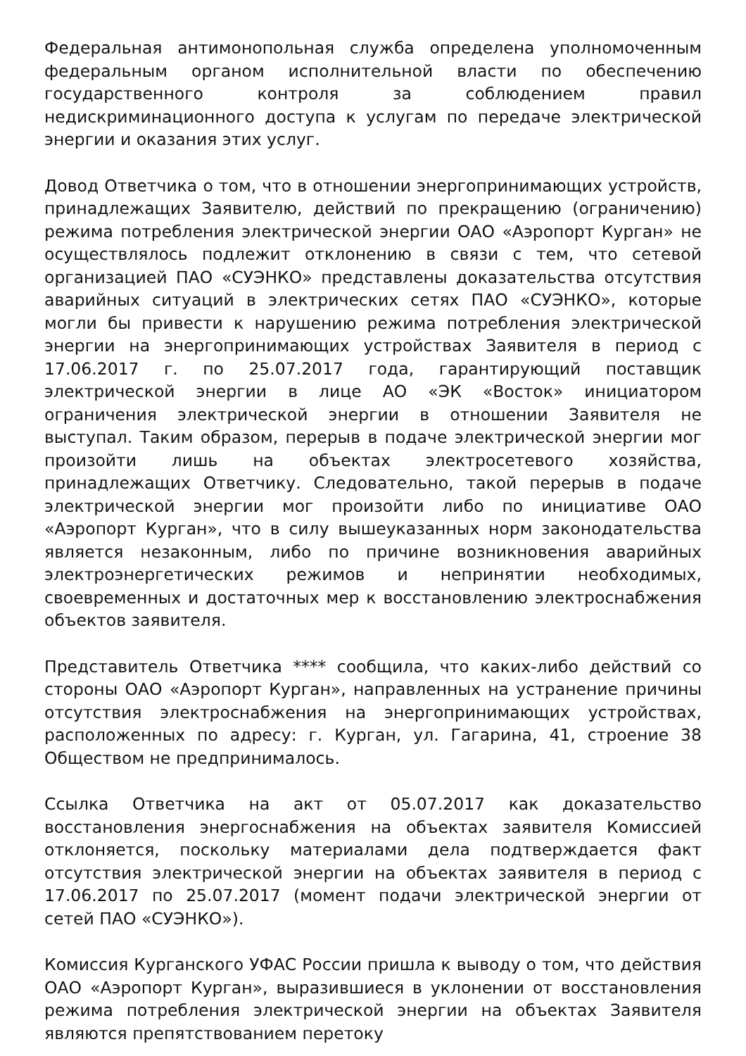Федеральная антимонопольная служба определена уполномоченным федеральным органом исполнительной власти по обеспечению государственного контроля за соблюдением правил недискриминационного доступа к услугам по передаче электрической энергии и оказания этих услуг.
Довод Ответчика о том, что в отношении энергопринимающих устройств, принадлежащих Заявителю, действий по прекращению (ограничению) режима потребления электрической энергии ОАО «Аэропорт Курган» не осуществлялось подлежит отклонению в связи с тем, что сетевой организацией ПАО «СУЭНКО» представлены доказательства отсутствия аварийных ситуаций в электрических сетях ПАО «СУЭНКО», которые могли бы привести к нарушению режима потребления электрической энергии на энергопринимающих устройствах Заявителя в период с 17.06.2017 г. по 25.07.2017 года, гарантирующий поставщик электрической энергии в лице АО «ЭК «Восток» инициатором ограничения электрической энергии в отношении Заявителя не выступал. Таким образом, перерыв в подаче электрической энергии мог произойти лишь на объектах электросетевого хозяйства, принадлежащих Ответчику. Следовательно, такой перерыв в подаче электрической энергии мог произойти либо по инициативе ОАО «Аэропорт Курган», что в силу вышеуказанных норм законодательства является незаконным, либо по причине возникновения аварийных электроэнергетических режимов и непринятии необходимых, своевременных и достаточных мер к восстановлению электроснабжения объектов заявителя.
Представитель Ответчика **** сообщила, что каких-либо действий со стороны ОАО «Аэропорт Курган», направленных на устранение причины отсутствия электроснабжения на энергопринимающих устройствах, расположенных по адресу: г. Курган, ул. Гагарина, 41, строение 38 Обществом не предпринималось.
Ссылка Ответчика на акт от 05.07.2017 как доказательство восстановления энергоснабжения на объектах заявителя Комиссией отклоняется, поскольку материалами дела подтверждается факт отсутствия электрической энергии на объектах заявителя в период с 17.06.2017 по 25.07.2017 (момент подачи электрической энергии от сетей ПАО «СУЭНКО»).
Комиссия Курганского УФАС России пришла к выводу о том, что действия ОАО «Аэропорт Курган», выразившиеся в уклонении от восстановления режима потребления электрической энергии на объектах Заявителя являются препятствованием перетоку